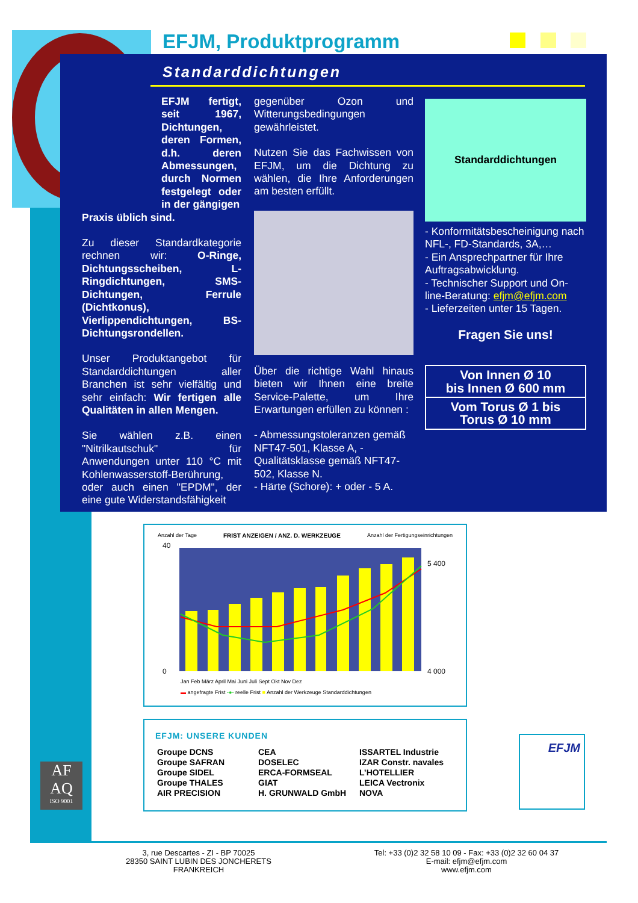EFJM, Produktprogramm
Standarddichtungen
EFJM fertigt, seit 1967, Dichtungen, deren Formen, d.h. deren Abmessungen, durch Normen festgelegt oder in der gängigen
Praxis üblich sind.
Zu dieser Standardkategorie rechnen wir: O-Ringe, Dichtungsscheiben, L-Ringdichtungen, SMS-Dichtungen, Ferrule (Dichtkonus), Vierlippendichtungen, BS-Dichtungsrondellen.
Unser Produktangebot für Standarddichtungen aller Branchen ist sehr vielfältig und sehr einfach: Wir fertigen alle Qualitäten in allen Mengen.
Sie wählen z.B. einen "Nitrilkautschuk" für Anwendungen unter 110 °C mit Kohlenwasserstoff-Berührung, oder auch einen "EPDM", der eine gute Widerstandsfähigkeit
gegenüber Ozon und Witterungsbedingungen gewährleistet.
Nutzen Sie das Fachwissen von EFJM, um die Dichtung zu wählen, die Ihre Anforderungen am besten erfüllt.
Über die richtige Wahl hinaus bieten wir Ihnen eine breite Service-Palette, um Ihre Erwartungen erfüllen zu können :
- Abmessungstoleranzen gemäß NFT47-501, Klasse A, - Qualitätsklasse gemäß NFT47-502, Klasse N.
- Härte (Schore): + oder - 5 A.
Standarddichtungen
- Konformitätsbescheinigung nach NFL-, FD-Standards, 3A,…
- Ein Ansprechpartner für Ihre Auftragsabwicklung.
- Technischer Support und On-line-Beratung: efjm@efjm.com
- Lieferzeiten unter 15 Tagen.
Fragen Sie uns!
Von Innen Ø 10
bis Innen Ø 600 mm
Vom Torus Ø 1 bis
Torus Ø 10 mm
Anzahl der Tage FRIST ANZEIGEN / ANZ. D. WERKZEUGE Anzahl der Fertigungseinrichtungen
40
0
5 400
4 000
Jan Feb März April Mai Juni Juli Sept Okt Nov Dez
▬ angefragte Frist -●- reelle Frist ■ Anzahl der Werkzeuge Standarddichtungen
EFJM: UNSERE KUNDEN
| Groupe DCNS Groupe SAFRAN Groupe SIDEL Groupe THALES AIR PRECISION | CEA DOSELEC ERCA-FORMSEAL GIAT H. GRUNWALD GmbH | ISSARTEL Industrie IZAR Constr. navales L’HOTELLIER LEICA Vectronix NOVA |
AF
AQ
ISO 9001
EFJM
3, rue Descartes - ZI - BP 70025
28350 SAINT LUBIN DES JONCHERETS
FRANKREICH
Tel: +33 (0)2 32 58 10 09 - Fax: +33 (0)2 32 60 04 37
E-mail: efjm@efjm.com
www.efjm.com